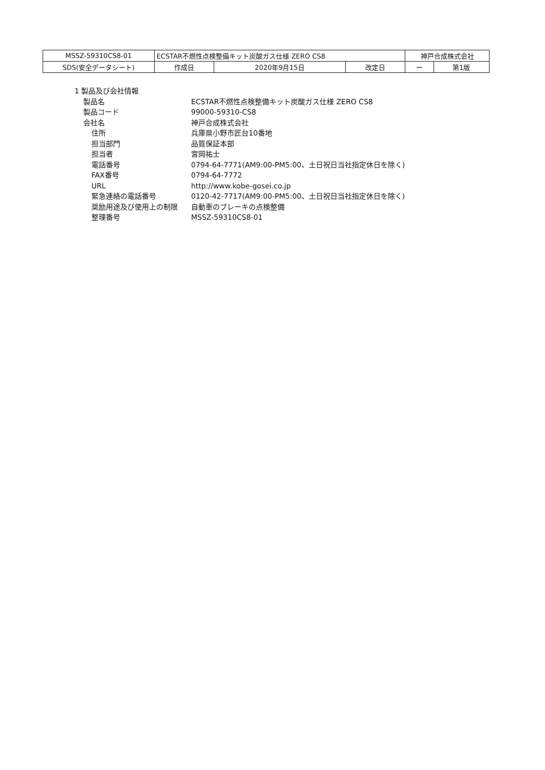| MSSZ-59310CS8-01 | ECSTAR不燃性点検整備キット炭酸ガス仕様 ZERO CS8 | | | 神戸合成株式会社 | |
| SDS(安全データシート) | 作成日 | 2020年9月15日 | 改定日 | ー | 第1版 |
1 製品及び会社情報
| 製品名 | ECSTAR不燃性点検整備キット炭酸ガス仕様 ZERO CS8 |
| 製品コード | 99000-59310-CS8 |
| 会社名 | 神戸合成株式会社 |
| 住所 | 兵庫県小野市匠台10番地 |
| 担当部門 | 品質保証本部 |
| 担当者 | 宮岡祐士 |
| 電話番号 | 0794-64-7771(AM9:00-PM5:00、土日祝日当社指定休日を除く) |
| FAX番号 | 0794-64-7772 |
| URL | http://www.kobe-gosei.co.jp |
| 緊急連絡の電話番号 | 0120-42-7717(AM9:00-PM5:00、土日祝日当社指定休日を除く) |
| 奨励用途及び使用上の制限 | 自動車のブレーキの点検整備 |
| 整理番号 | MSSZ-59310CS8-01 |